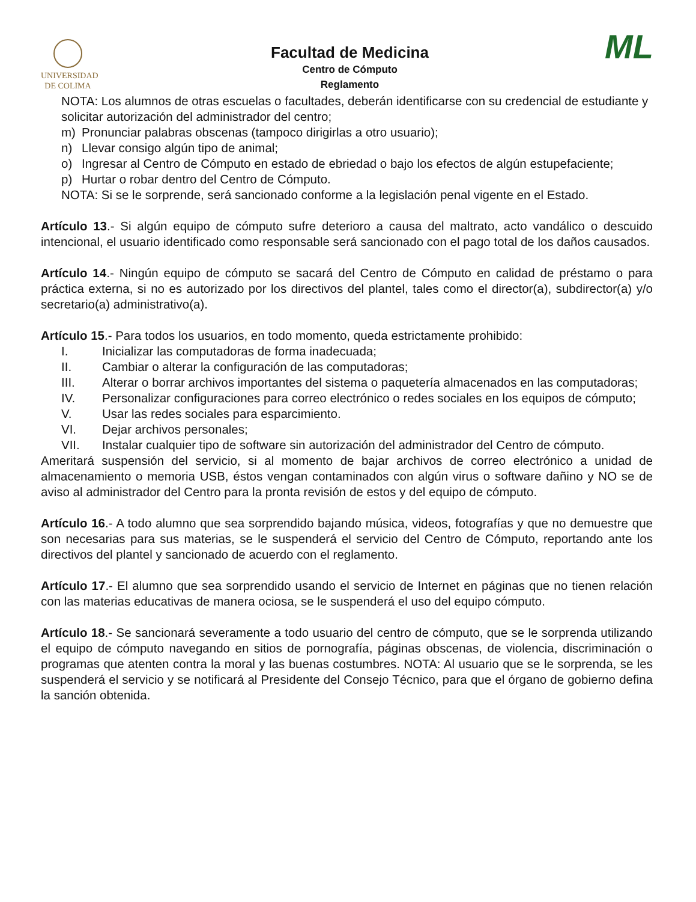UNIVERSIDAD
DE COLIMA
Facultad de Medicina
Centro de Cómputo
Reglamento
ML
NOTA: Los alumnos de otras escuelas o facultades, deberán identificarse con su credencial de estudiante y solicitar autorización del administrador del centro;
m) Pronunciar palabras obscenas (tampoco dirigirlas a otro usuario);
n) Llevar consigo algún tipo de animal;
o) Ingresar al Centro de Cómputo en estado de ebriedad o bajo los efectos de algún estupefaciente;
p) Hurtar o robar dentro del Centro de Cómputo.
NOTA: Si se le sorprende, será sancionado conforme a la legislación penal vigente en el Estado.
Artículo 13.- Si algún equipo de cómputo sufre deterioro a causa del maltrato, acto vandálico o descuido intencional, el usuario identificado como responsable será sancionado con el pago total de los daños causados.
Artículo 14.- Ningún equipo de cómputo se sacará del Centro de Cómputo en calidad de préstamo o para práctica externa, si no es autorizado por los directivos del plantel, tales como el director(a), subdirector(a) y/o secretario(a) administrativo(a).
Artículo 15.- Para todos los usuarios, en todo momento, queda estrictamente prohibido:
I. Inicializar las computadoras de forma inadecuada;
II. Cambiar o alterar la configuración de las computadoras;
III. Alterar o borrar archivos importantes del sistema o paquetería almacenados en las computadoras;
IV. Personalizar configuraciones para correo electrónico o redes sociales en los equipos de cómputo;
V. Usar las redes sociales para esparcimiento.
VI. Dejar archivos personales;
VII. Instalar cualquier tipo de software sin autorización del administrador del Centro de cómputo.
Ameritará suspensión del servicio, si al momento de bajar archivos de correo electrónico a unidad de almacenamiento o memoria USB, éstos vengan contaminados con algún virus o software dañino y NO se de aviso al administrador del Centro para la pronta revisión de estos y del equipo de cómputo.
Artículo 16.- A todo alumno que sea sorprendido bajando música, videos, fotografías y que no demuestre que son necesarias para sus materias, se le suspenderá el servicio del Centro de Cómputo, reportando ante los directivos del plantel y sancionado de acuerdo con el reglamento.
Artículo 17.- El alumno que sea sorprendido usando el servicio de Internet en páginas que no tienen relación con las materias educativas de manera ociosa, se le suspenderá el uso del equipo cómputo.
Artículo 18.- Se sancionará severamente a todo usuario del centro de cómputo, que se le sorprenda utilizando el equipo de cómputo navegando en sitios de pornografía, páginas obscenas, de violencia, discriminación o programas que atenten contra la moral y las buenas costumbres. NOTA: Al usuario que se le sorprenda, se les suspenderá el servicio y se notificará al Presidente del Consejo Técnico, para que el órgano de gobierno defina la sanción obtenida.